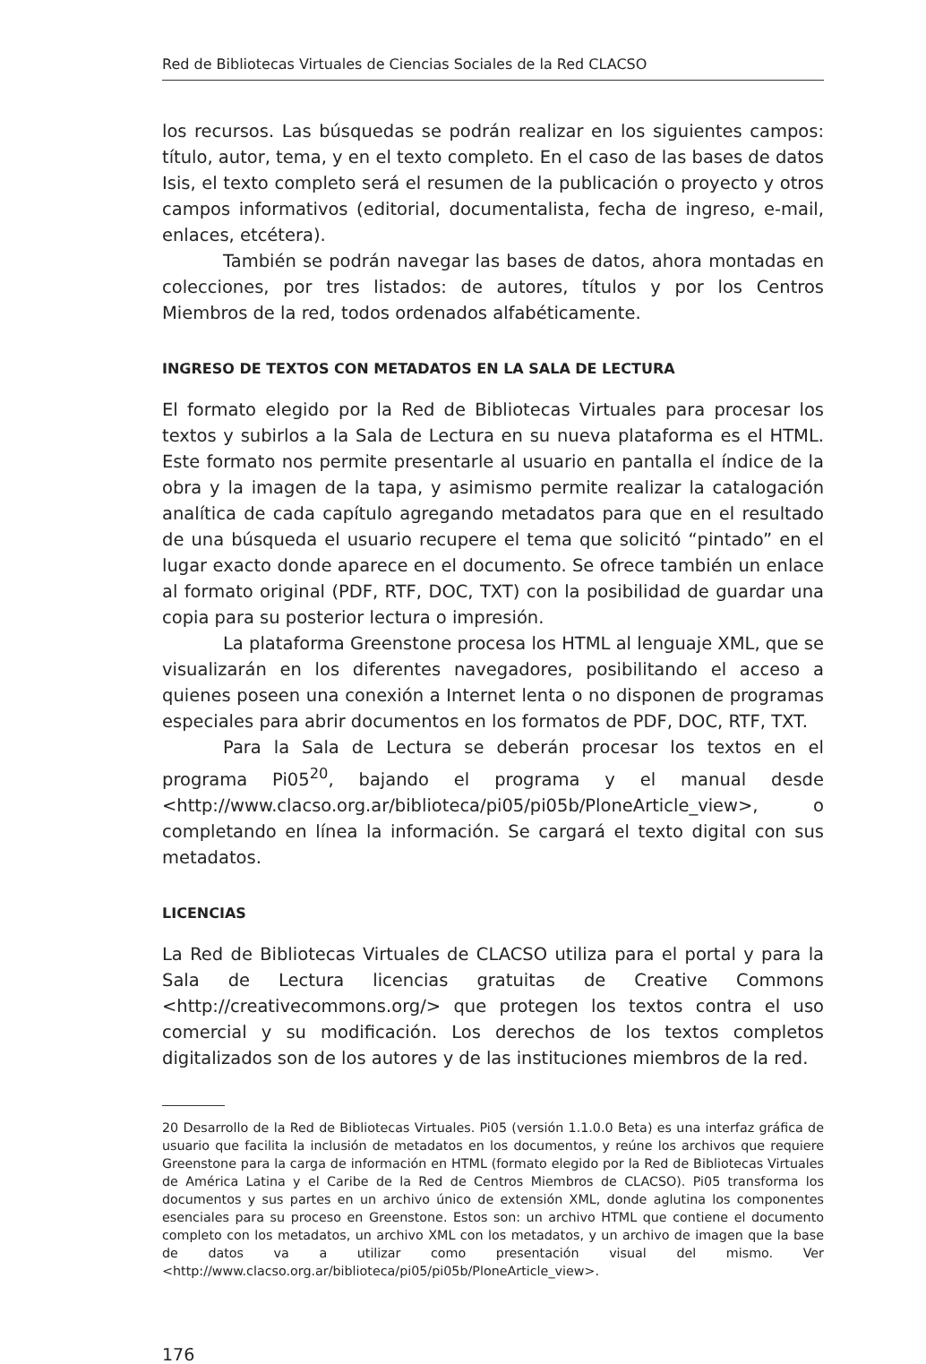Red de Bibliotecas Virtuales de Ciencias Sociales de la Red CLACSO
los recursos. Las búsquedas se podrán realizar en los siguientes campos: título, autor, tema, y en el texto completo. En el caso de las bases de datos Isis, el texto completo será el resumen de la publicación o proyecto y otros campos informativos (editorial, documentalista, fecha de ingreso, e-mail, enlaces, etcétera).
También se podrán navegar las bases de datos, ahora montadas en colecciones, por tres listados: de autores, títulos y por los Centros Miembros de la red, todos ordenados alfabéticamente.
INGRESO DE TEXTOS CON METADATOS EN LA SALA DE LECTURA
El formato elegido por la Red de Bibliotecas Virtuales para procesar los textos y subirlos a la Sala de Lectura en su nueva plataforma es el HTML. Este formato nos permite presentarle al usuario en pantalla el índice de la obra y la imagen de la tapa, y asimismo permite realizar la catalogación analítica de cada capítulo agregando metadatos para que en el resultado de una búsqueda el usuario recupere el tema que solicitó “pintado” en el lugar exacto donde aparece en el documento. Se ofrece también un enlace al formato original (PDF, RTF, DOC, TXT) con la posibilidad de guardar una copia para su posterior lectura o impresión.
La plataforma Greenstone procesa los HTML al lenguaje XML, que se visualizarán en los diferentes navegadores, posibilitando el acceso a quienes poseen una conexión a Internet lenta o no disponen de programas especiales para abrir documentos en los formatos de PDF, DOC, RTF, TXT.
Para la Sala de Lectura se deberán procesar los textos en el programa Pi05<sup>20</sup>, bajando el programa y el manual desde <http://www.clacso.org.ar/biblioteca/pi05/pi05b/PloneArticle_view>, o completando en línea la información. Se cargará el texto digital con sus metadatos.
LICENCIAS
La Red de Bibliotecas Virtuales de CLACSO utiliza para el portal y para la Sala de Lectura licencias gratuitas de Creative Commons <http://creativecommons.org/> que protegen los textos contra el uso comercial y su modificación. Los derechos de los textos completos digitalizados son de los autores y de las instituciones miembros de la red.
20 Desarrollo de la Red de Bibliotecas Virtuales. Pi05 (versión 1.1.0.0 Beta) es una interfaz gráfica de usuario que facilita la inclusión de metadatos en los documentos, y reúne los archivos que requiere Greenstone para la carga de información en HTML (formato elegido por la Red de Bibliotecas Virtuales de América Latina y el Caribe de la Red de Centros Miembros de CLACSO). Pi05 transforma los documentos y sus partes en un archivo único de extensión XML, donde aglutina los componentes esenciales para su proceso en Greenstone. Estos son: un archivo HTML que contiene el documento completo con los metadatos, un archivo XML con los metadatos, y un archivo de imagen que la base de datos va a utilizar como presentación visual del mismo. Ver <http://www.clacso.org.ar/biblioteca/pi05/pi05b/PloneArticle_view>.
176